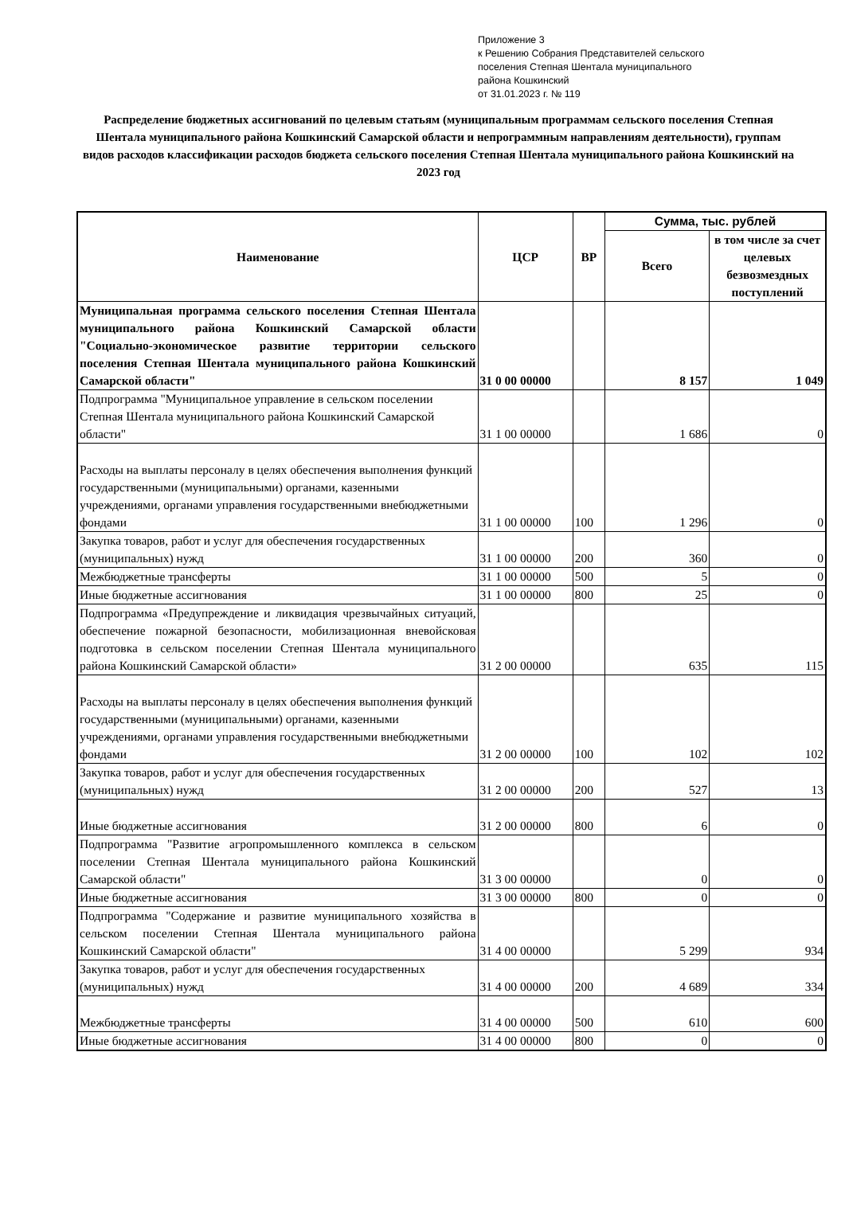Приложение 3
к Решению Собрания Представителей сельского
поселения Степная Шентала муниципального
района Кошкинский
от 31.01.2023 г. № 119
Распределение бюджетных ассигнований по целевым статьям (муниципальным программам сельского поселения Степная Шентала муниципального района Кошкинский Самарской области и непрограммным направлениям деятельности), группам видов расходов классификации расходов бюджета сельского поселения Степная Шентала муниципального района Кошкинский на 2023 год
| Наименование | ЦСР | ВР | Сумма, тыс. рублей | |
| --- | --- | --- | --- | --- |
| | | | Всего | в том числе за счет целевых безвозмездных поступлений |
| Муниципальная программа сельского поселения Степная Шентала муниципального района Кошкинский Самарской области "Социально-экономическое развитие территории сельского поселения Степная Шентала муниципального района Кошкинский Самарской области" | 31 0 00 00000 | | 8 157 | 1 049 |
| Подпрограмма "Муниципальное управление в сельском поселении Степная Шентала муниципального района Кошкинский Самарской области" | 31 1 00 00000 | | 1 686 | 0 |
| Расходы на выплаты персоналу в целях обеспечения выполнения функций государственными (муниципальными) органами, казенными учреждениями, органами управления государственными внебюджетными фондами | 31 1 00 00000 | 100 | 1 296 | 0 |
| Закупка товаров, работ и услуг для обеспечения государственных (муниципальных) нужд | 31 1 00 00000 | 200 | 360 | 0 |
| Межбюджетные трансферты | 31 1 00 00000 | 500 | 5 | 0 |
| Иные бюджетные ассигнования | 31 1 00 00000 | 800 | 25 | 0 |
| Подпрограмма «Предупреждение и ликвидация чрезвычайных ситуаций, обеспечение пожарной безопасности, мобилизационная вневойсковая подготовка в сельском поселении Степная Шентала муниципального района Кошкинский Самарской области» | 31 2 00 00000 | | 635 | 115 |
| Расходы на выплаты персоналу в целях обеспечения выполнения функций государственными (муниципальными) органами, казенными учреждениями, органами управления государственными внебюджетными фондами | 31 2 00 00000 | 100 | 102 | 102 |
| Закупка товаров, работ и услуг для обеспечения государственных (муниципальных) нужд | 31 2 00 00000 | 200 | 527 | 13 |
| Иные бюджетные ассигнования | 31 2 00 00000 | 800 | 6 | 0 |
| Подпрограмма "Развитие агропромышленного комплекса в сельском поселении Степная Шентала муниципального района Кошкинский Самарской области" | 31 3 00 00000 | | 0 | 0 |
| Иные бюджетные ассигнования | 31 3 00 00000 | 800 | 0 | 0 |
| Подпрограмма "Содержание и развитие муниципального хозяйства в сельском поселении Степная Шентала муниципального района Кошкинский Самарской области" | 31 4 00 00000 | | 5 299 | 934 |
| Закупка товаров, работ и услуг для обеспечения государственных (муниципальных) нужд | 31 4 00 00000 | 200 | 4 689 | 334 |
| Межбюджетные трансферты | 31 4 00 00000 | 500 | 610 | 600 |
| Иные бюджетные ассигнования | 31 4 00 00000 | 800 | 0 | 0 |